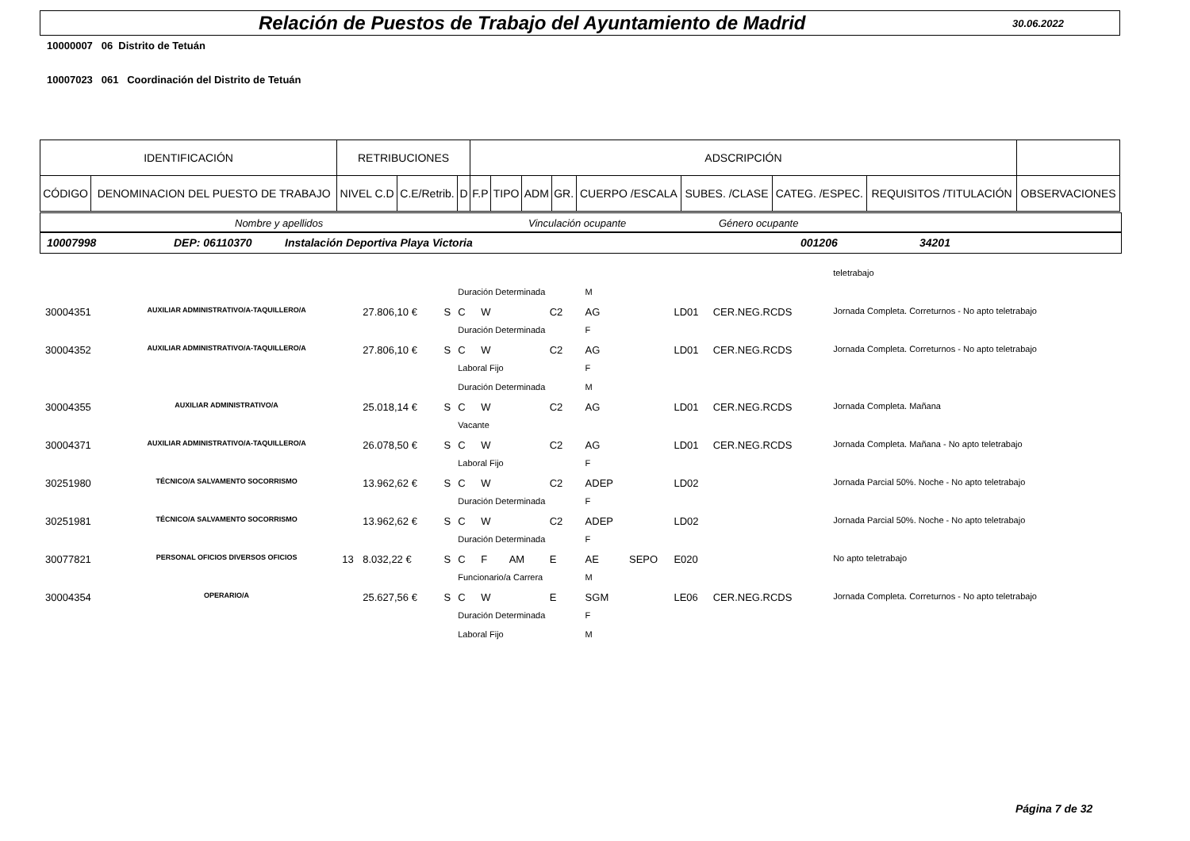Relación de Puestos de Trabajo del Ayuntamiento de Madrid
30.06.2022
10000007 06 Distrito de Tetuán
10007023 061 Coordinación del Distrito de Tetuán
| IDENTIFICACIÓN | | RETRIBUCIONES | | | ADSCRIPCIÓN | | | | | | | | | |
| CÓDIGO | DENOMINACION DEL PUESTO DE TRABAJO | NIVEL C.D | C.E/Retrib. | D | F.P | TIPO | ADM | GR. | CUERPO /ESCALA | SUBES. /CLASE | CATEG. /ESPEC. | REQUISITOS /TITULACIÓN | OBSERVACIONES | |
Nombre y apellidos Vinculación ocupante Género ocupante
10007998 DEP: 06110370 Instalación Deportiva Playa Victoria 001206 34201
| | | | | | | | | | | | | | | teletrabajo |
| | | | | | Duración Determinada | | | | M | | | | | |
| 30004351 | AUXILIAR ADMINISTRATIVO/A-TAQUILLERO/A | | 27.806,10 € | S | C | W | | C2 | AG | | LD01 | CER.NEG.RCDS | | Jornada Completa. Correturnos - No apto teletrabajo |
| | | | | | Duración Determinada | | | | F | | | | | |
| 30004352 | AUXILIAR ADMINISTRATIVO/A-TAQUILLERO/A | | 27.806,10 € | S | C | W | | C2 | AG | | LD01 | CER.NEG.RCDS | | Jornada Completa. Correturnos - No apto teletrabajo |
| | | | | | Laboral Fijo | | | | F | | | | | |
| | | | | | Duración Determinada | | | | M | | | | | |
| 30004355 | AUXILIAR ADMINISTRATIVO/A | | 25.018,14 € | S | C | W | | C2 | AG | | LD01 | CER.NEG.RCDS | | Jornada Completa. Mañana |
| | | | | | Vacante | | | | | | | | | |
| 30004371 | AUXILIAR ADMINISTRATIVO/A-TAQUILLERO/A | | 26.078,50 € | S | C | W | | C2 | AG | | LD01 | CER.NEG.RCDS | | Jornada Completa. Mañana - No apto teletrabajo |
| | | | | | Laboral Fijo | | | | F | | | | | |
| 30251980 | TÉCNICO/A SALVAMENTO SOCORRISMO | | 13.962,62 € | S | C | W | | C2 | ADEP | | LD02 | | | Jornada Parcial 50%. Noche - No apto teletrabajo |
| | | | | | Duración Determinada | | | | F | | | | | |
| 30251981 | TÉCNICO/A SALVAMENTO SOCORRISMO | | 13.962,62 € | S | C | W | | C2 | ADEP | | LD02 | | | Jornada Parcial 50%. Noche - No apto teletrabajo |
| | | | | | Duración Determinada | | | | F | | | | | |
| 30077821 | PERSONAL OFICIOS DIVERSOS OFICIOS | 13 | 8.032,22 € | S | C | F | AM | E | AE | SEPO | E020 | | | No apto teletrabajo |
| | | | | | Funcionario/a Carrera | | | | M | | | | | |
| 30004354 | OPERARIO/A | | 25.627,56 € | S | C | W | | E | SGM | | LE06 | CER.NEG.RCDS | | Jornada Completa. Correturnos - No apto teletrabajo |
| | | | | | Duración Determinada | | | | F | | | | | |
| | | | | | Laboral Fijo | | | | M | | | | | |
Página 7 de 32